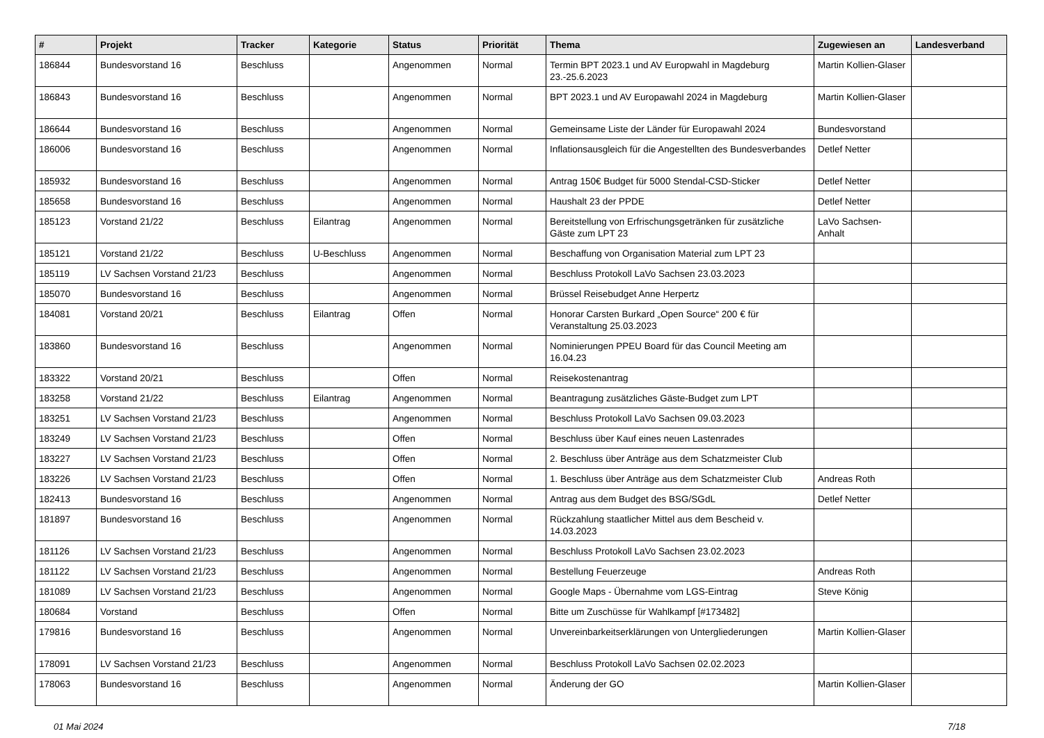| # | Projekt | Tracker | Kategorie | Status | Priorität | Thema | Zugewiesen an | Landesverband |
| --- | --- | --- | --- | --- | --- | --- | --- | --- |
| 186844 | Bundesvorstand 16 | Beschluss | | Angenommen | Normal | Termin BPT 2023.1 und AV Europwahl in Magdeburg 23.-25.6.2023 | Martin Kollien-Glaser | |
| 186843 | Bundesvorstand 16 | Beschluss | | Angenommen | Normal | BPT 2023.1 und AV Europawahl 2024 in Magdeburg | Martin Kollien-Glaser | |
| 186644 | Bundesvorstand 16 | Beschluss | | Angenommen | Normal | Gemeinsame Liste der Länder für Europawahl 2024 | Bundesvorstand | |
| 186006 | Bundesvorstand 16 | Beschluss | | Angenommen | Normal | Inflationsausgleich für die Angestellten des Bundesverbandes | Detlef Netter | |
| 185932 | Bundesvorstand 16 | Beschluss | | Angenommen | Normal | Antrag 150€ Budget für 5000 Stendal-CSD-Sticker | Detlef Netter | |
| 185658 | Bundesvorstand 16 | Beschluss | | Angenommen | Normal | Haushalt 23 der PPDE | Detlef Netter | |
| 185123 | Vorstand 21/22 | Beschluss | Eilantrag | Angenommen | Normal | Bereitstellung von Erfrischungsgetränken für zusätzliche Gäste zum LPT 23 | LaVo Sachsen-Anhalt | |
| 185121 | Vorstand 21/22 | Beschluss | U-Beschluss | Angenommen | Normal | Beschaffung von Organisation Material zum LPT 23 | | |
| 185119 | LV Sachsen Vorstand 21/23 | Beschluss | | Angenommen | Normal | Beschluss Protokoll LaVo Sachsen 23.03.2023 | | |
| 185070 | Bundesvorstand 16 | Beschluss | | Angenommen | Normal | Brüssel Reisebudget Anne Herpertz | | |
| 184081 | Vorstand 20/21 | Beschluss | Eilantrag | Offen | Normal | Honorar Carsten Burkard „Open Source“ 200 € für Veranstaltung 25.03.2023 | | |
| 183860 | Bundesvorstand 16 | Beschluss | | Angenommen | Normal | Nominierungen PPEU Board für das Council Meeting am 16.04.23 | | |
| 183322 | Vorstand 20/21 | Beschluss | | Offen | Normal | Reisekostenantrag | | |
| 183258 | Vorstand 21/22 | Beschluss | Eilantrag | Angenommen | Normal | Beantragung zusätzliches Gäste-Budget zum LPT | | |
| 183251 | LV Sachsen Vorstand 21/23 | Beschluss | | Angenommen | Normal | Beschluss Protokoll LaVo Sachsen 09.03.2023 | | |
| 183249 | LV Sachsen Vorstand 21/23 | Beschluss | | Offen | Normal | Beschluss über Kauf eines neuen Lastenrades | | |
| 183227 | LV Sachsen Vorstand 21/23 | Beschluss | | Offen | Normal | 2. Beschluss über Anträge aus dem Schatzmeister Club | | |
| 183226 | LV Sachsen Vorstand 21/23 | Beschluss | | Offen | Normal | 1. Beschluss über Anträge aus dem Schatzmeister Club | Andreas Roth | |
| 182413 | Bundesvorstand 16 | Beschluss | | Angenommen | Normal | Antrag aus dem Budget des BSG/SGdL | Detlef Netter | |
| 181897 | Bundesvorstand 16 | Beschluss | | Angenommen | Normal | Rückzahlung staatlicher Mittel aus dem Bescheid v. 14.03.2023 | | |
| 181126 | LV Sachsen Vorstand 21/23 | Beschluss | | Angenommen | Normal | Beschluss Protokoll LaVo Sachsen 23.02.2023 | | |
| 181122 | LV Sachsen Vorstand 21/23 | Beschluss | | Angenommen | Normal | Bestellung Feuerzeuge | Andreas Roth | |
| 181089 | LV Sachsen Vorstand 21/23 | Beschluss | | Angenommen | Normal | Google Maps - Übernahme vom LGS-Eintrag | Steve König | |
| 180684 | Vorstand | Beschluss | | Offen | Normal | Bitte um Zuschüsse für Wahlkampf [#173482] | | |
| 179816 | Bundesvorstand 16 | Beschluss | | Angenommen | Normal | Unvereinbarkeitserklärungen von Untergliederungen | Martin Kollien-Glaser | |
| 178091 | LV Sachsen Vorstand 21/23 | Beschluss | | Angenommen | Normal | Beschluss Protokoll LaVo Sachsen 02.02.2023 | | |
| 178063 | Bundesvorstand 16 | Beschluss | | Angenommen | Normal | Änderung der GO | Martin Kollien-Glaser | |
01 Mai 2024 7/18